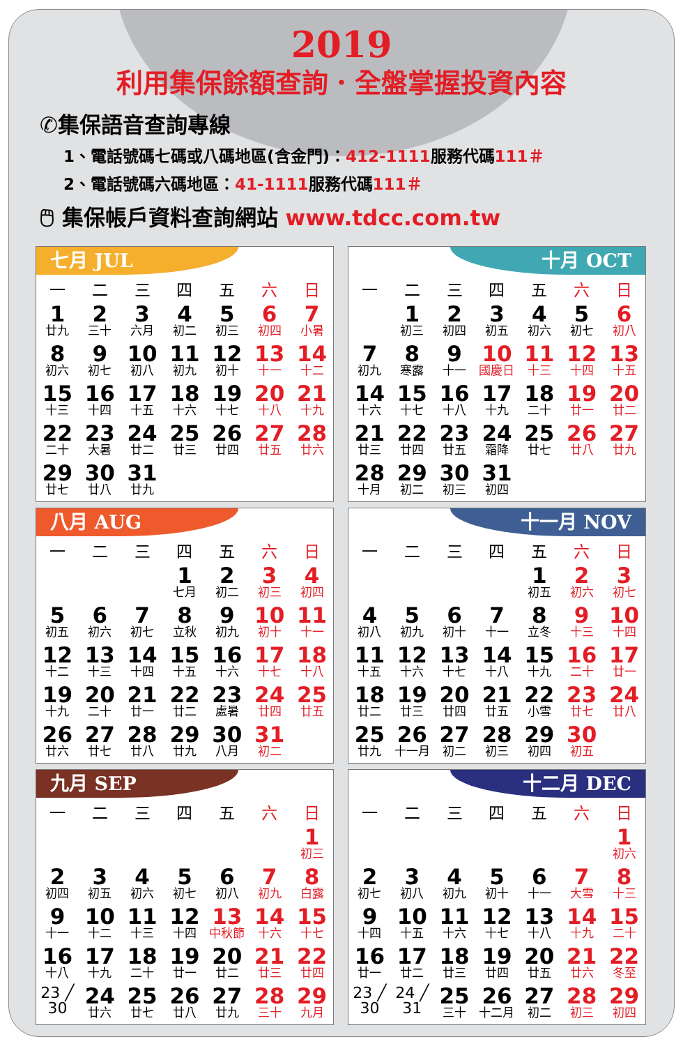2019
利用集保餘額查詢．全盤掌握投資內容
✆集保語音查詢專線
1、電話號碼七碼或八碼地區(含金門)：412-1111服務代碼111＃
2、電話號碼六碼地區：41-1111服務代碼111＃
🖱 集保帳戶資料查詢網站 www.tdcc.com.tw
七月 JUL
| 一 | 二 | 三 | 四 | 五 | 六 | 日 |
| --- | --- | --- | --- | --- | --- | --- |
| 1 廿九 | 2 三十 | 3 六月 | 4 初二 | 5 初三 | 6 初四 | 7 小暑 |
| 8 初六 | 9 初七 | 10 初八 | 11 初九 | 12 初十 | 13 十一 | 14 十二 |
| 15 十三 | 16 十四 | 17 十五 | 18 十六 | 19 十七 | 20 十八 | 21 十九 |
| 22 二十 | 23 大暑 | 24 廿二 | 25 廿三 | 26 廿四 | 27 廿五 | 28 廿六 |
| 29 廿七 | 30 廿八 | 31 廿九 | | | | |
十月 OCT
| 一 | 二 | 三 | 四 | 五 | 六 | 日 |
| --- | --- | --- | --- | --- | --- | --- |
| | 1 初三 | 2 初四 | 3 初五 | 4 初六 | 5 初七 | 6 初八 |
| 7 初九 | 8 寒露 | 9 十一 | 10 國慶日 | 11 十三 | 12 十四 | 13 十五 |
| 14 十六 | 15 十七 | 16 十八 | 17 十九 | 18 二十 | 19 廿一 | 20 廿二 |
| 21 廿三 | 22 廿四 | 23 廿五 | 24 霜降 | 25 廿七 | 26 廿八 | 27 廿九 |
| 28 十月 | 29 初二 | 30 初三 | 31 初四 | | | |
八月 AUG
| 一 | 二 | 三 | 四 | 五 | 六 | 日 |
| --- | --- | --- | --- | --- | --- | --- |
| | | | 1 七月 | 2 初二 | 3 初三 | 4 初四 |
| 5 初五 | 6 初六 | 7 初七 | 8 立秋 | 9 初九 | 10 初十 | 11 十一 |
| 12 十二 | 13 十三 | 14 十四 | 15 十五 | 16 十六 | 17 十七 | 18 十八 |
| 19 十九 | 20 二十 | 21 廿一 | 22 廿二 | 23 處暑 | 24 廿四 | 25 廿五 |
| 26 廿六 | 27 廿七 | 28 廿八 | 29 廿九 | 30 八月 | 31 初二 | |
十一月 NOV
| 一 | 二 | 三 | 四 | 五 | 六 | 日 |
| --- | --- | --- | --- | --- | --- | --- |
| | | | | 1 初五 | 2 初六 | 3 初七 |
| 4 初八 | 5 初九 | 6 初十 | 7 十一 | 8 立冬 | 9 十三 | 10 十四 |
| 11 十五 | 12 十六 | 13 十七 | 14 十八 | 15 十九 | 16 二十 | 17 廿一 |
| 18 廿二 | 19 廿三 | 20 廿四 | 21 廿五 | 22 小雪 | 23 廿七 | 24 廿八 |
| 25 廿九 | 26 十一月 | 27 初二 | 28 初三 | 29 初四 | 30 初五 | |
九月 SEP
| 一 | 二 | 三 | 四 | 五 | 六 | 日 |
| --- | --- | --- | --- | --- | --- | --- |
| | | | | | | 1 初三 |
| 2 初四 | 3 初五 | 4 初六 | 5 初七 | 6 初八 | 7 初九 | 8 白露 |
| 9 十一 | 10 十二 | 11 十三 | 12 十四 | 13 中秋節 | 14 十六 | 15 十七 |
| 16 十八 | 17 十九 | 18 二十 | 19 廿一 | 20 廿二 | 21 廿三 | 22 廿四 |
| 23 ╱ 30 | 24 廿六 | 25 廿七 | 26 廿八 | 27 廿九 | 28 三十 | 29 九月 |
十二月 DEC
| 一 | 二 | 三 | 四 | 五 | 六 | 日 |
| --- | --- | --- | --- | --- | --- | --- |
| | | | | | | 1 初六 |
| 2 初七 | 3 初八 | 4 初九 | 5 初十 | 6 十一 | 7 大雪 | 8 十三 |
| 9 十四 | 10 十五 | 11 十六 | 12 十七 | 13 十八 | 14 十九 | 15 二十 |
| 16 廿一 | 17 廿二 | 18 廿三 | 19 廿四 | 20 廿五 | 21 廿六 | 22 冬至 |
| 23 ╱ 30 | 24 ╱ 31 | 25 三十 | 26 十二月 | 27 初二 | 28 初三 | 29 初四 |